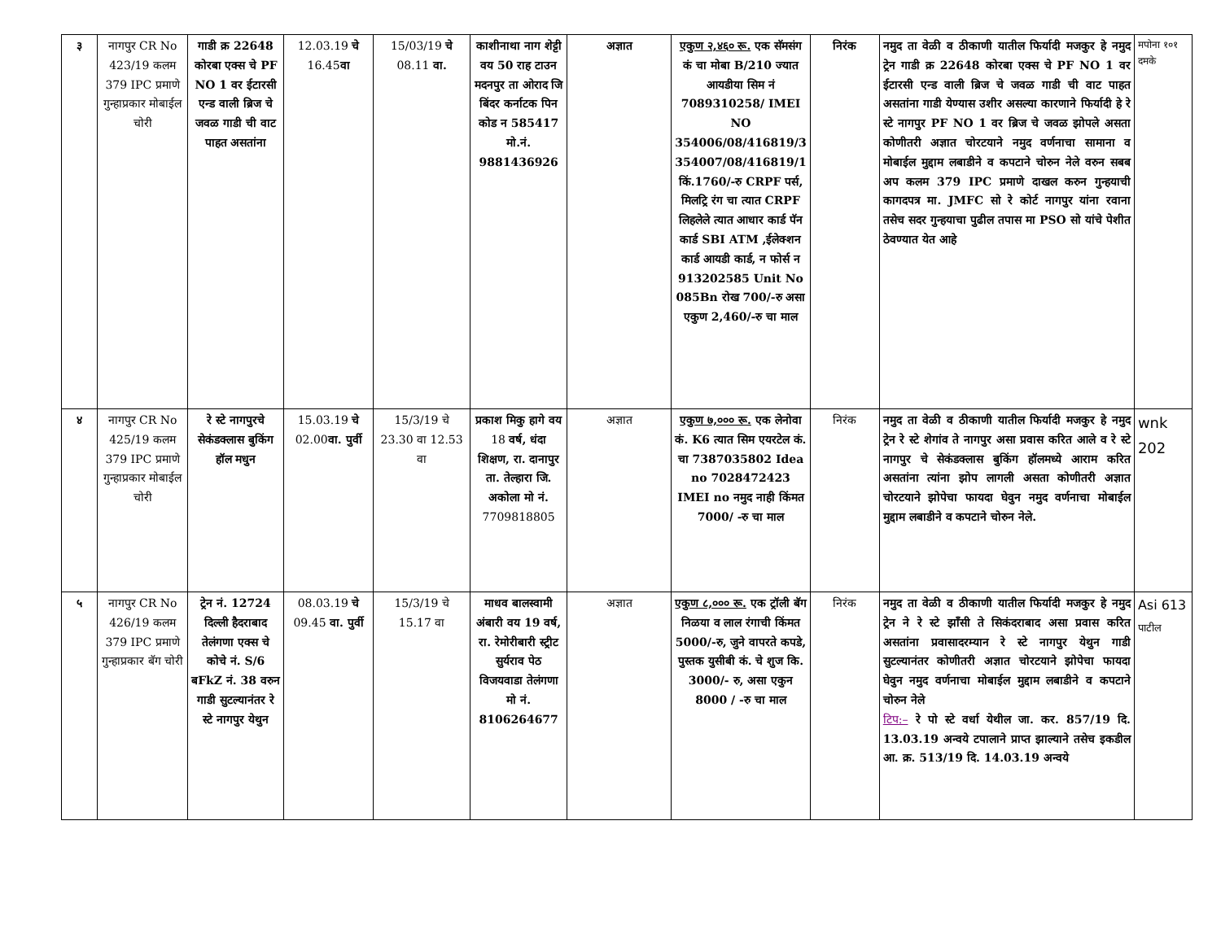| ३ | नागपुर CR No 423/19 कलम 379 IPC प्रमाणे गुन्हाप्रकार मोबाईल चोरी | गाडी क्र 22648 कोरबा एक्स चे PF NO 1 वर ईटारसी एन्ड वाली ब्रिज चे जवळ गाडी ची वाट पाहत असतांना | 12.03.19 चे 16.45 वा | 15/03/19 चे 08.11 वा. | काशीनाथा नाग शेट्टी वय 50 राह टाउन मदनपुर ता ओराद जि बिंदर कर्नाटक पिन कोड न 585417 मो.नं. 9881436926 | अज्ञात | एकुण २,४६० रू. एक सॅमसंग कं चा मोबा B/210 ज्यात आयडीया सिम नं 7089310258/ IMEI NO 354006/08/416819/3 354007/08/416819/1 किं.1760/-रु CRPF पर्स, मिलट्रि रंग चा त्यात CRPF लिहलेले त्यात आधार कार्ड पॅन कार्ड SBI ATM ,ईलेक्शन कार्ड आयडी कार्ड, न फोर्स न 913202585 Unit No 085Bn रोख 700/-रु असा एकुण 2,460/-रु चा माल | निरंक | नमुद ता वेळी व ठीकाणी यातील फिर्यादी मजकुर हे नमुद ट्रेन गाडी क्र 22648 कोरबा एक्स चे PF NO 1 वर ईटारसी एन्ड वाली ब्रिज चे जवळ गाडी ची वाट पाहत असतांना गाडी येण्यास उशीर असल्या कारणाने फिर्यादी हे रे स्टे नागपुर PF NO 1 वर ब्रिज चे जवळ झोपले असता कोणीतरी अज्ञात चोरटयाने नमुद वर्णनाचा सामाना व मोबाईल मुद्दाम लबाडीने व कपटाने चोरुन नेले वरुन सबब अप कलम 379 IPC प्रमाणे दाखल करुन गुन्हयाची कागदपत्र मा. JMFC सो रे कोर्ट नागपुर यांना रवाना तसेच सदर गुन्हयाचा पुढील तपास मा PSO सो यांचे पेशीत ठेवण्यात येत आहे | मपोना १०१ दमके |
| ४ | नागपुर CR No 425/19 कलम 379 IPC प्रमाणे गुन्हाप्रकार मोबाईल चोरी | रे स्टे नागपुरचे सेकंडक्लास बुकिंग हॉल मधुन | 15.03.19 चे 02.00 वा. पुर्वी | 15/3/19 चे 23.30 वा 12.53 वा | प्रकाश मिकु हागे वय 18 वर्ष, धंदा शिक्षण, रा. दानापुर ता. तेल्हारा जि. अकोला मो नं. 7709818805 | अज्ञात | एकुण ७,००० रू. एक लेनोवा कं. K6 त्यात सिम एयरटेल कं. चा 7387035802 Idea no 7028472423 IMEI no नमुद नाही किंमत 7000/ -रु चा माल | निरंक | नमुद ता वेळी व ठीकाणी यातील फिर्यादी मजकुर हे नमुद ट्रेन रे स्टे शेगांव ते नागपुर असा प्रवास करित आले व रे स्टे नागपुर चे सेकंडक्लास बुकिंग हॉलमध्ये आराम करित असतांना त्यांना झोप लागली असता कोणीतरी अज्ञात चोरटयाने झोपेचा फायदा घेवुन नमुद वर्णनाचा मोबाईल मुद्दाम लबाडीने व कपटाने चोरुन नेले. | wnk 202 |
| ५ | नागपुर CR No 426/19 कलम 379 IPC प्रमाणे गुन्हाप्रकार बॅग चोरी | ट्रेन नं. 12724 दिल्ली हैदराबाद तेलंगणा एक्स चे कोचे नं. S/6 बFkZ नं. 38 वरुन गाडी सुटल्यानंतर रे स्टे नागपुर येथुन | 08.03.19 चे 09.45 वा. पुर्वी | 15/3/19 चे 15.17 वा | माधव बालस्वामी अंबारी वय 19 वर्ष, रा. रेमोरीबारी स्ट्रीट सुर्यराव पेठ विजयवाडा तेलंगणा मो नं. 8106264677 | अज्ञात | एकुण ८,००० रू. एक ट्रॉली बॅग निळया व लाल रंगाची किंमत 5000/-रु, जुने वापरते कपडे, पुस्तक युसीबी कं. चे शुज कि. 3000/- रु, असा एकुन 8000 / -रु चा माल | निरंक | नमुद ता वेळी व ठीकाणी यातील फिर्यादी मजकुर हे नमुद ट्रेन ने रे स्टे झाँसी ते सिकंदराबाद असा प्रवास करित असतांना प्रवासादरम्यान रे स्टे नागपुर येथुन गाडी सुटल्यानंतर कोणीतरी अज्ञात चोरटयाने झोपेचा फायदा घेवुन नमुद वर्णनाचा मोबाईल मुद्दाम लबाडीने व कपटाने चोरुन नेले टिप:– रे पो स्टे वर्धा येथील जा. कर. 857/19 दि. 13.03.19 अन्वये टपालाने प्राप्त झाल्याने तसेच इकडील आ. क्र. 513/19 दि. 14.03.19 अन्वये | Asi 613 पाटील |